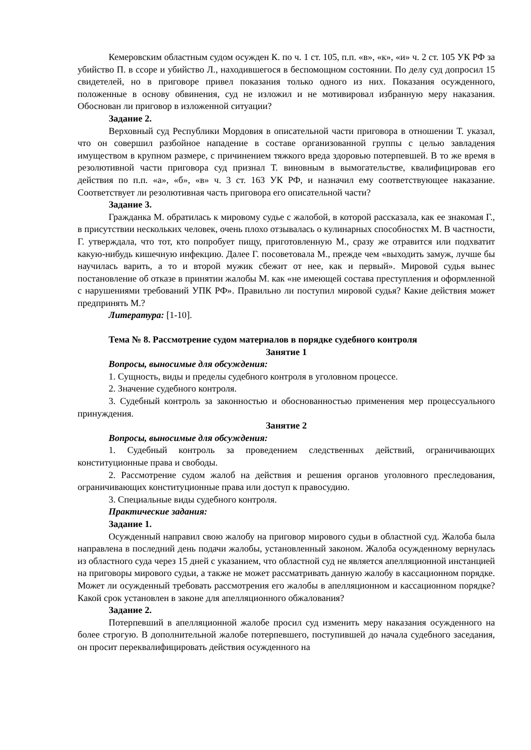Кемеровским областным судом осужден К. по ч. 1 ст. 105, п.п. «в», «к», «и» ч. 2 ст. 105 УК РФ за убийство П. в ссоре и убийство Л., находившегося в беспомощном состоянии. По делу суд допросил 15 свидетелей, но в приговоре привел показания только одного из них. Показания осужденного, положенные в основу обвинения, суд не изложил и не мотивировал избранную меру наказания. Обоснован ли приговор в изложенной ситуации?
Задание 2.
Верховный суд Республики Мордовия в описательной части приговора в отношении Т. указал, что он совершил разбойное нападение в составе организованной группы с целью завладения имуществом в крупном размере, с причинением тяжкого вреда здоровью потерпевшей. В то же время в резолютивной части приговора суд признал Т. виновным в вымогательстве, квалифицировав его действия по п.п. «а», «б», «в» ч. 3 ст. 163 УК РФ, и назначил ему соответствующее наказание. Соответствует ли резолютивная часть приговора его описательной части?
Задание 3.
Гражданка М. обратилась к мировому судье с жалобой, в которой рассказала, как ее знакомая Г., в присутствии нескольких человек, очень плохо отзывалась о кулинарных способностях М. В частности, Г. утверждала, что тот, кто попробует пищу, приготовленную М., сразу же отравится или подхватит какую-нибудь кишечную инфекцию. Далее Г. посоветовала М., прежде чем «выходить замуж, лучше бы научилась варить, а то и второй мужик сбежит от нее, как и первый». Мировой судья вынес постановление об отказе в принятии жалобы М. как «не имеющей состава преступления и оформленной с нарушениями требований УПК РФ». Правильно ли поступил мировой судья? Какие действия может предпринять М.?
Литература: [1-10].
Тема № 8. Рассмотрение судом материалов в порядке судебного контроля
Занятие 1
Вопросы, выносимые для обсуждения:
1. Сущность, виды и пределы судебного контроля в уголовном процессе.
2. Значение судебного контроля.
3. Судебный контроль за законностью и обоснованностью применения мер процессуального принуждения.
Занятие 2
Вопросы, выносимые для обсуждения:
1. Судебный контроль за проведением следственных действий, ограничивающих конституционные права и свободы.
2. Рассмотрение судом жалоб на действия и решения органов уголовного преследования, ограничивающих конституционные права или доступ к правосудию.
3. Специальные виды судебного контроля.
Практические задания:
Задание 1.
Осужденный направил свою жалобу на приговор мирового судьи в областной суд. Жалоба была направлена в последний день подачи жалобы, установленный законом. Жалоба осужденному вернулась из областного суда через 15 дней с указанием, что областной суд не является апелляционной инстанцией на приговоры мирового судьи, а также не может рассматривать данную жалобу в кассационном порядке. Может ли осужденный требовать рассмотрения его жалобы в апелляционном и кассационном порядке? Какой срок установлен в законе для апелляционного обжалования?
Задание 2.
Потерпевший в апелляционной жалобе просил суд изменить меру наказания осужденного на более строгую. В дополнительной жалобе потерпевшего, поступившей до начала судебного заседания, он просит переквалифицировать действия осужденного на